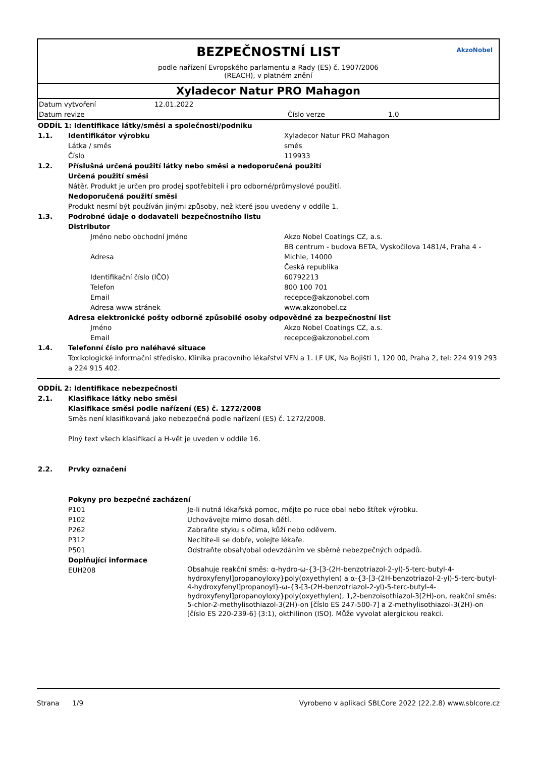BEZPEČNOSTNÍ LIST
podle nařízení Evropského parlamentu a Rady (ES) č. 1907/2006
(REACH), v platném znění
AkzoNobel
Xyladecor Natur PRO Mahagon
| Datum vytvoření | 12.01.2022 | | |
| Datum revize | | Číslo verze | 1.0 |
| ODDÍL 1: Identifikace látky/směsi a společnosti/podniku | | | |
| 1.1. | Identifikátor výrobku | | Xyladecor Natur PRO Mahagon |
| | Látka / směs | | směs |
| | Číslo | | 119933 |
| 1.2. | Příslušná určená použití látky nebo směsi a nedoporučená použití | | |
| | Určená použití směsi | | |
| | Nátěr. Produkt je určen pro prodej spotřebiteli i pro odborné/průmyslové použití. | | |
| | Nedoporučená použití směsi | | |
| | Produkt nesmí být používán jinými způsoby, než které jsou uvedeny v oddíle 1. | | |
| 1.3. | Podrobné údaje o dodavateli bezpečnostního listu | | |
| | Distributor | | |
| | | Jméno nebo obchodní jméno | Akzo Nobel Coatings CZ, a.s. |
| | | Adresa | BB centrum - budova BETA, Vyskočilova 1481/4, Praha 4 - Michle, 14000 Česká republika |
| | | Identifikační číslo (IČO) | 60792213 |
| | | Telefon | 800 100 701 |
| | | Email | recepce@akzonobel.com |
| | | Adresa www stránek | www.akzonobel.cz |
| | Adresa elektronické pošty odborně způsobilé osoby odpovědné za bezpečnostní list | | |
| | | Jméno | Akzo Nobel Coatings CZ, a.s. |
| | | Email | recepce@akzonobel.com |
| 1.4. | Telefonní číslo pro naléhavé situace | | |
| | Toxikologické informační středisko, Klinika pracovního lékařství VFN a 1. LF UK, Na Bojišti 1, 120 00, Praha 2, tel: 224 919 293 a 224 915 402. | | |
| ODDÍL 2: Identifikace nebezpečnosti | | |
| 2.1. | Klasifikace látky nebo směsi | |
| | Klasifikace směsi podle nařízení (ES) č. 1272/2008 | |
| | Směs není klasifikovaná jako nebezpečná podle nařízení (ES) č. 1272/2008. Plný text všech klasifikací a H-vět je uveden v oddíle 16. | |
| 2.2. | Prvky označení | |
| | Pokyny pro bezpečné zacházení | |
| | P101 | Je-li nutná lékařská pomoc, mějte po ruce obal nebo štítek výrobku. |
| | P102 | Uchovávejte mimo dosah dětí. |
| | P262 | Zabraňte styku s očima, kůží nebo oděvem. |
| | P312 | Necítíte-li se dobře, volejte lékaře. |
| | P501 | Odstraňte obsah/obal odevzdáním ve sběrně nebezpečných odpadů. |
| | Doplňující informace | |
| | EUH208 | Obsahuje reakční směs: α-hydro-ω-{3-[3-(2H-benzotriazol-2-yl)-5-terc-butyl-4-hydroxyfenyl]propanoyloxy}poly(oxyethylen) a α-{3-[3-(2H-benzotriazol-2-yl)-5-terc-butyl-4-hydroxyfenyl]propanoyl}-ω-{3-[3-(2H-benzotriazol-2-yl)-5-terc-butyl-4-hydroxyfenyl]propanoyloxy}poly(oxyethylen), 1,2-benzoisothiazol-3(2H)-on, reakční směs: 5-chlor-2-methylisothiazol-3(2H)-on [číslo ES 247-500-7] a 2-methylisothiazol-3(2H)-on [číslo ES 220-239-6] (3:1), okthilinon (ISO). Může vyvolat alergickou reakci. |
Strana 1/9 Vyrobeno v aplikaci SBLCore 2022 (22.2.8) www.sblcore.cz